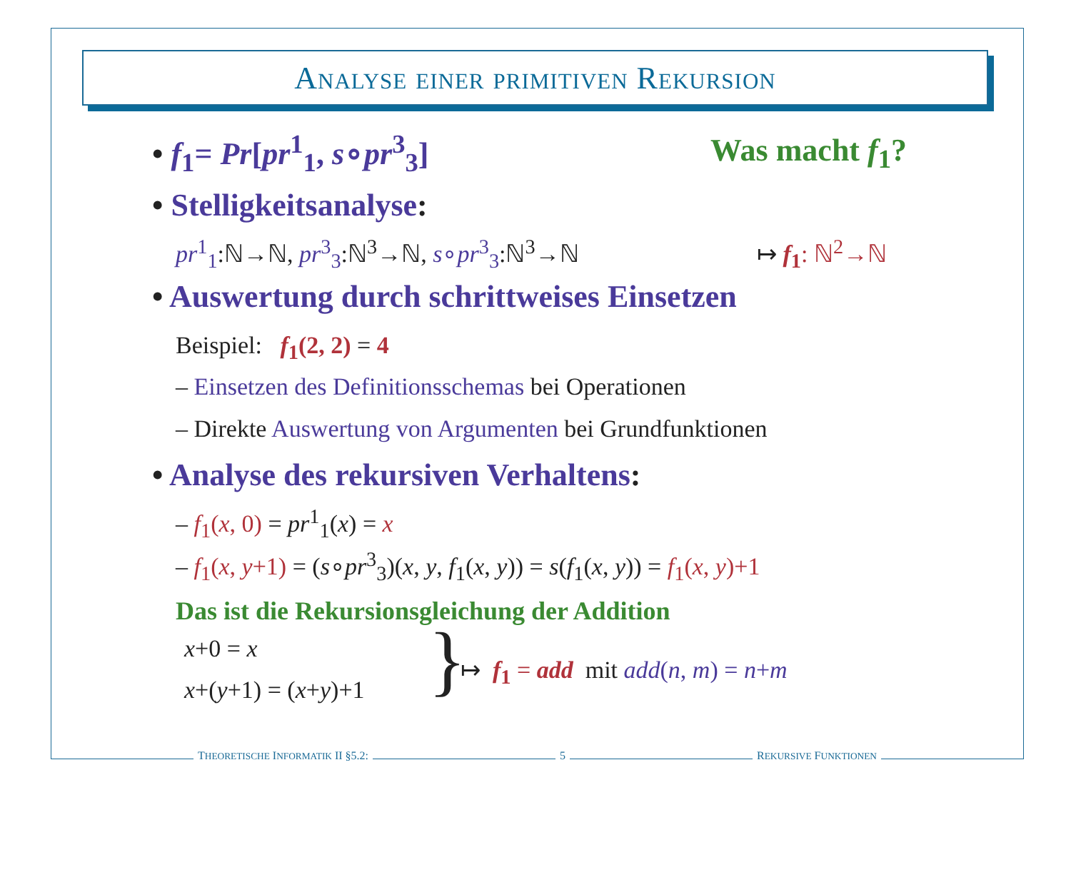Analyse einer primitiven Rekursion
• f<sub>1</sub>= Pr[pr<sup>1</sup><sub>1</sub>, s∘pr<sup>3</sup><sub>3</sub>] Was macht f<sub>1</sub>?
• Stelligkeitsanalyse:
pr<sup>1</sup><sub>1</sub>:ℕ→ℕ, pr<sup>3</sup><sub>3</sub>:ℕ<sup>3</sup>→ℕ, s∘pr<sup>3</sup><sub>3</sub>:ℕ<sup>3</sup>→ℕ
↦ f<sub>1</sub>: ℕ<sup>2</sup>→ℕ
• Auswertung durch schrittweises Einsetzen
Beispiel: f<sub>1</sub>(2, 2) = 4
– Einsetzen des Definitionsschemas bei Operationen
– Direkte Auswertung von Argumenten bei Grundfunktionen
• Analyse des rekursiven Verhaltens:
– f<sub>1</sub>(x, 0) = pr<sup>1</sup><sub>1</sub>(x) = x
– f<sub>1</sub>(x, y+1) = (s∘pr<sup>3</sup><sub>3</sub>)(x, y, f<sub>1</sub>(x, y)) = s(f<sub>1</sub>(x, y)) = f<sub>1</sub>(x, y)+1
Das ist die Rekursionsgleichung der Addition
x+0 = x
x+(y+1) = (x+y)+1 }
↦ f<sub>1</sub> = add mit add(n, m) = n+m
THEORETISCHE INFORMATIK II §5.2: 5 REKURSIVE FUNKTIONEN